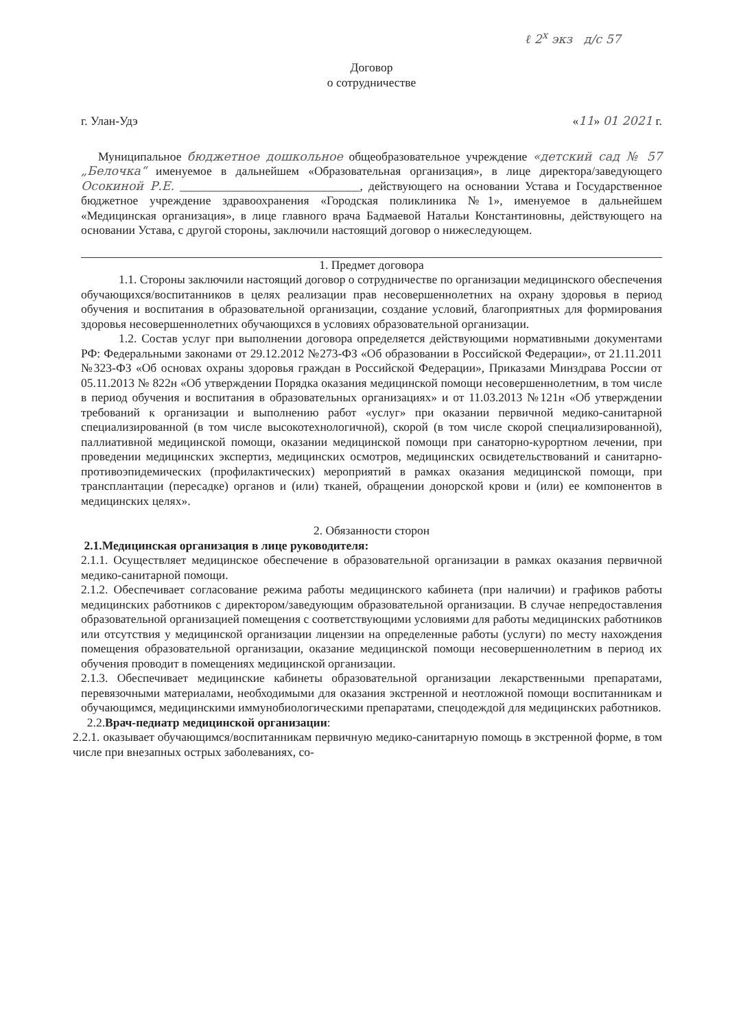ℓ 2<sup>x</sup> экз д/с 57
Договор
о сотрудничестве
г. Улан-Удэ «11» 01 2021 г.
Муниципальное бюджетное дошкольное общеобразовательное учреждение «детский сад № 57 „Белочка“ именуемое в дальнейшем «Образовательная организация», в лице директора/заведующего Осокиной Р.Е. ______________________________, действующего на основании Устава и Государственное бюджетное учреждение здравоохранения «Городская поликлиника №1», именуемое в дальнейшем «Медицинская организация», в лице главного врача Бадмаевой Натальи Константиновны, действующего на основании Устава, с другой стороны, заключили настоящий договор о нижеследующем.
1. Предмет договора
1.1. Стороны заключили настоящий договор о сотрудничестве по организации медицинского обеспечения обучающихся/воспитанников в целях реализации прав несовершеннолетних на охрану здоровья в период обучения и воспитания в образовательной организации, создание условий, благоприятных для формирования здоровья несовершеннолетних обучающихся в условиях образовательной организации.
1.2. Состав услуг при выполнении договора определяется действующими нормативными документами РФ: Федеральными законами от 29.12.2012 №273-ФЗ «Об образовании в Российской Федерации», от 21.11.2011 №323-ФЗ «Об основах охраны здоровья граждан в Российской Федерации», Приказами Минздрава России от 05.11.2013 № 822н «Об утверждении Порядка оказания медицинской помощи несовершеннолетним, в том числе в период обучения и воспитания в образовательных организациях» и от 11.03.2013 №121н «Об утверждении требований к организации и выполнению работ «услуг» при оказании первичной медико-санитарной специализированной (в том числе высокотехнологичной), скорой (в том числе скорой специализированной), паллиативной медицинской помощи, оказании медицинской помощи при санаторно-курортном лечении, при проведении медицинских экспертиз, медицинских осмотров, медицинских освидетельствований и санитарно-противоэпидемических (профилактических) мероприятий в рамках оказания медицинской помощи, при трансплантации (пересадке) органов и (или) тканей, обращении донорской крови и (или) ее компонентов в медицинских целях».
2. Обязанности сторон
2.1.Медицинская организация в лице руководителя:
2.1.1. Осуществляет медицинское обеспечение в образовательной организации в рамках оказания первичной медико-санитарной помощи.
2.1.2. Обеспечивает согласование режима работы медицинского кабинета (при наличии) и графиков работы медицинских работников с директором/заведующим образовательной организации. В случае непредоставления образовательной организацией помещения с соответствующими условиями для работы медицинских работников или отсутствия у медицинской организации лицензии на определенные работы (услуги) по месту нахождения помещения образовательной организации, оказание медицинской помощи несовершеннолетним в период их обучения проводит в помещениях медицинской организации.
2.1.3. Обеспечивает медицинские кабинеты образовательной организации лекарственными препаратами, перевязочными материалами, необходимыми для оказания экстренной и неотложной помощи воспитанникам и обучающимся, медицинскими иммунобиологическими препаратами, спецодеждой для медицинских работников.
2.2.Врач-педиатр медицинской организации:
2.2.1. оказывает обучающимся/воспитанникам первичную медико-санитарную помощь в экстренной форме, в том числе при внезапных острых заболеваниях, со-